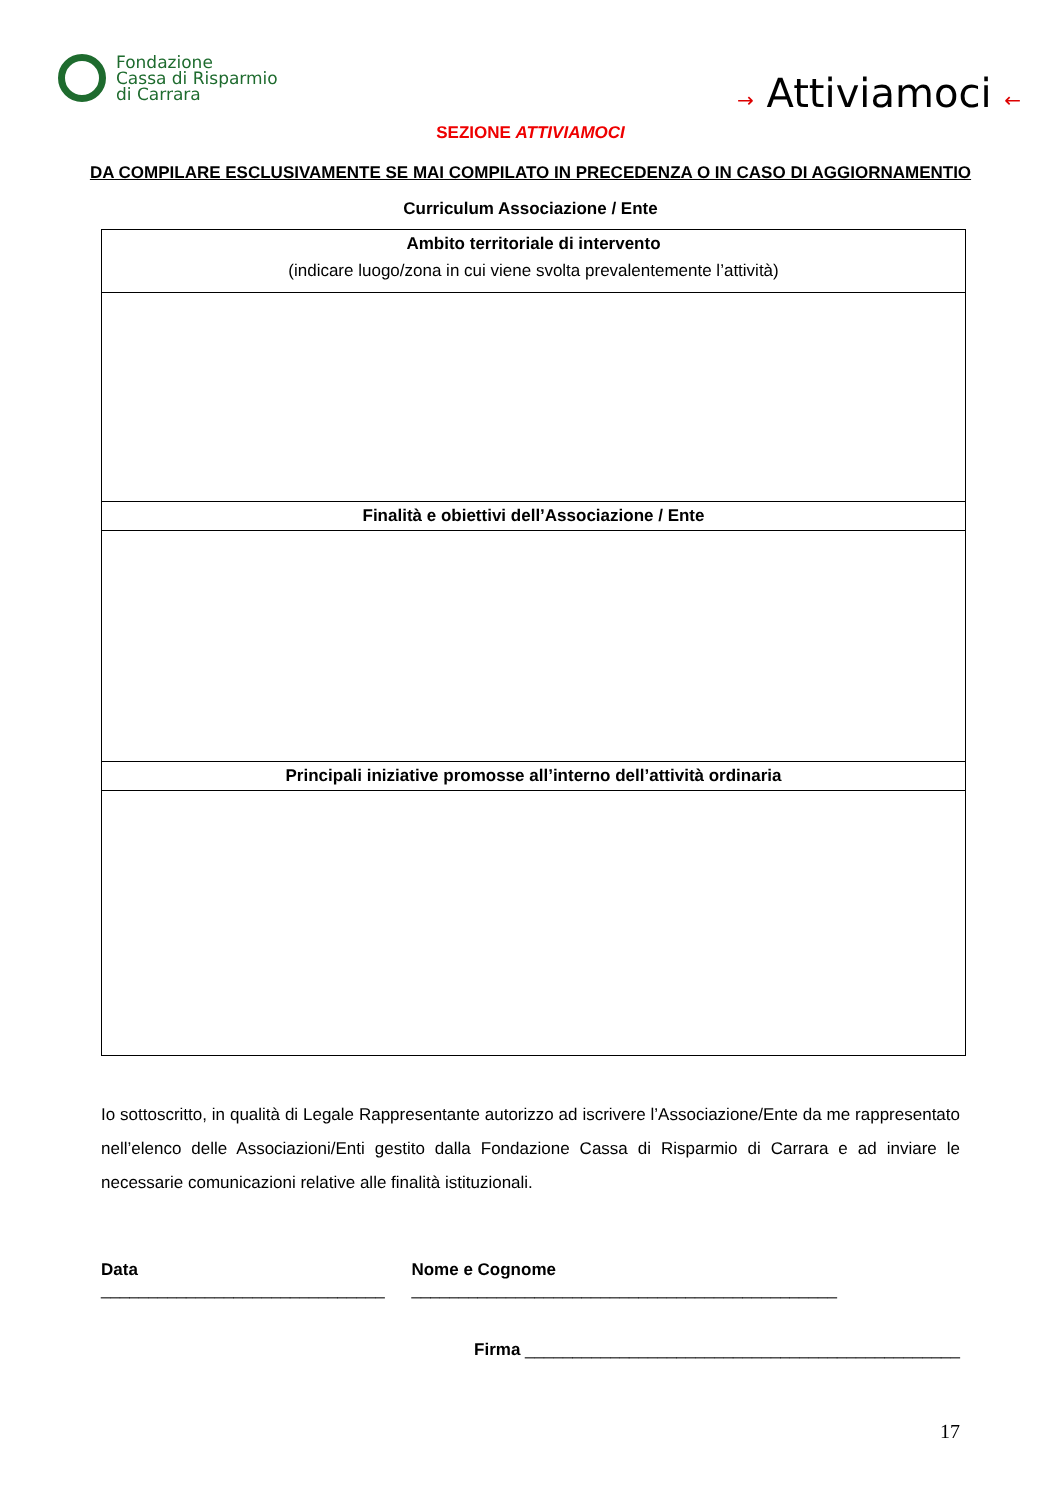Fondazione
Cassa di Risparmio
di Carrara
→ Attiviamoci ←
SEZIONE ATTIVIAMOCI
DA COMPILARE ESCLUSIVAMENTE SE MAI COMPILATO IN PRECEDENZA O IN CASO DI AGGIORNAMENTIO
Curriculum Associazione / Ente
| Ambito territoriale di intervento (indicare luogo/zona in cui viene svolta prevalentemente l’attività) |
| --- |
| Finalità e obiettivi dell’Associazione / Ente |
| Principali iniziative promosse all’interno dell’attività ordinaria |
Io sottoscritto, in qualità di Legale Rappresentante autorizzo ad iscrivere l’Associazione/Ente da me rappresentato nell’elenco delle Associazioni/Enti gestito dalla Fondazione Cassa di Risparmio di Carrara e ad inviare le necessarie comunicazioni relative alle finalità istituzionali.
Data ______________________________ Nome e Cognome _____________________________________________
Firma ______________________________________________
17